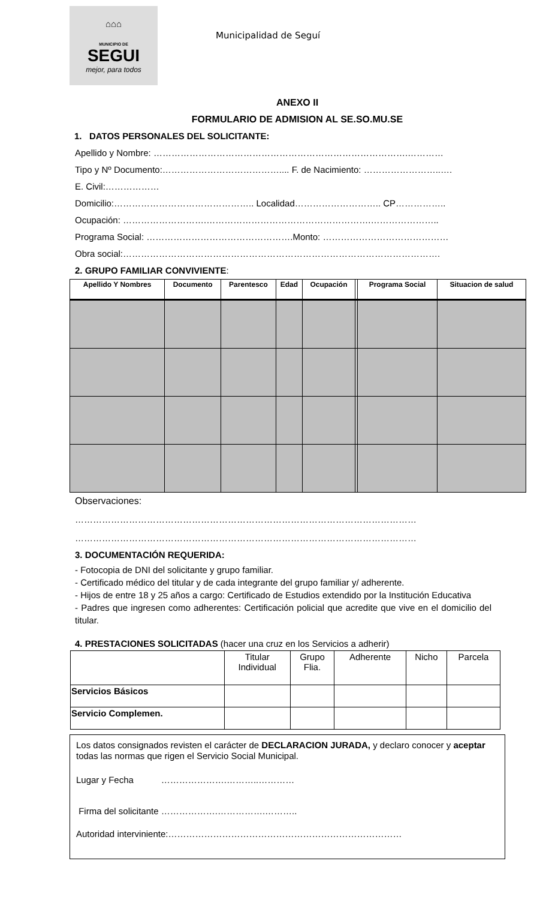⌂⌂⌂
MUNICIPIO DE
SEGUI
mejor, para todos
Municipalidad de Seguí
ANEXO II
FORMULARIO DE ADMISION AL SE.SO.MU.SE
1. DATOS PERSONALES DEL SOLICITANTE:
Apellido y Nombre: ………………………………………………………………………….…………
Tipo y Nº Documento:………………………………….... F. de Nacimiento: ……………………..….
E. Civil:………………
Domicilio:……………………………………….. Localidad……………………….. CP……………..
Ocupación: ……………………….……………………………………………….…………………..
Programa Social: ………………………………………….Monto: ……………………………………
Obra social:…………………………………………………………………………………………….
2. GRUPO FAMILIAR CONVIVIENTE:
| Apellido Y Nombres | Documento | Parentesco | Edad | Ocupación | | Programa Social | Situacion de salud |
| --- | --- | --- | --- | --- | --- | --- | --- |
Observaciones:
……………………………………………………………………………………………………
……………………………………………………………………………………………………
3. DOCUMENTACIÓN REQUERIDA:
- Fotocopia de DNI del solicitante y grupo familiar.
- Certificado médico del titular y de cada integrante del grupo familiar y/ adherente.
- Hijos de entre 18 y 25 años a cargo: Certificado de Estudios extendido por la Institución Educativa
- Padres que ingresen como adherentes: Certificación policial que acredite que vive en el domicilio del titular.
4. PRESTACIONES SOLICITADAS (hacer una cruz en los Servicios a adherir)
| | Titular Individual | Grupo Flia. | Adherente | Nicho | Parcela |
| Servicios Básicos | | | | | |
| Servicio Complemen. | | | | | |
Los datos consignados revisten el carácter de DECLARACION JURADA, y declaro conocer y aceptar todas las normas que rigen el Servicio Social Municipal.
Lugar y Fecha ………………….………..…………
Firma del solicitante ……………….…………….………..
Autoridad interviniente:……………………………………………………………………